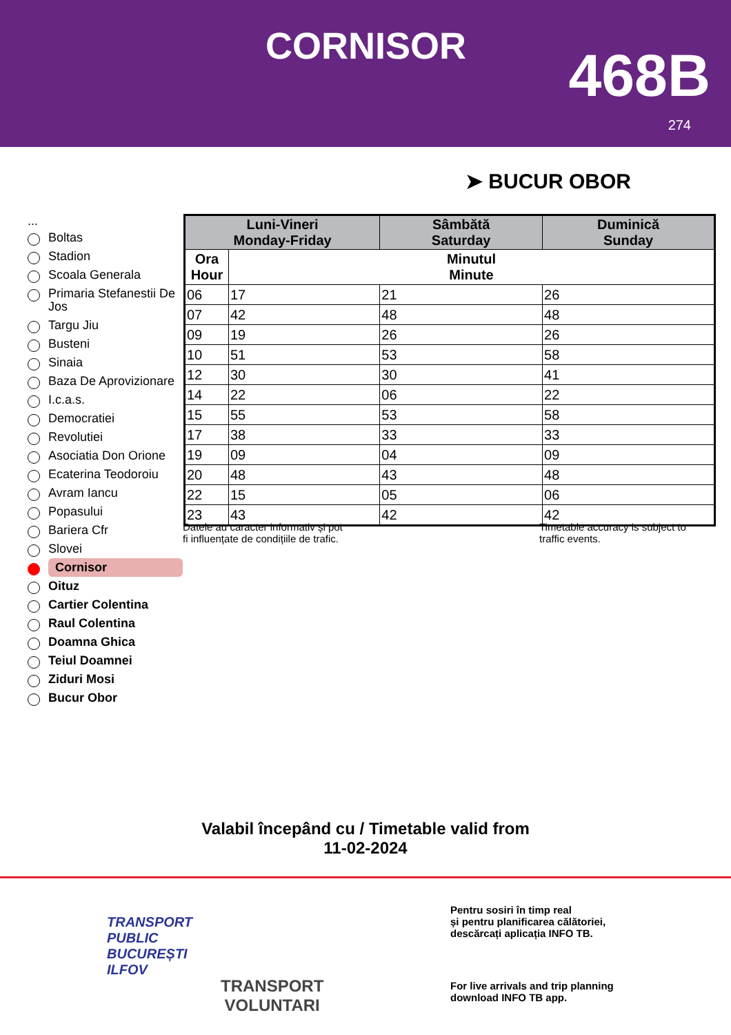CORNISOR 468B
274
➤ BUCUR OBOR
...
Boltas
Stadion
Scoala Generala
Primaria Stefanestii De Jos
Targu Jiu
Busteni
Sinaia
Baza De Aprovizionare
I.c.a.s.
Democratiei
Revolutiei
Asociatia Don Orione
Ecaterina Teodoroiu
Avram Iancu
Popasului
Bariera Cfr
Slovei
Cornisor
Oituz
Cartier Colentina
Raul Colentina
Doamna Ghica
Teiul Doamnei
Ziduri Mosi
Bucur Obor
| Luni-Vineri Monday-Friday | | Sâmbătă Saturday | Duminică Sunday |
| --- | --- | --- | --- |
| Ora Hour | Minutul Minute | | |
| 06 | 17 | 21 | 26 |
| 07 | 42 | 48 | 48 |
| 09 | 19 | 26 | 26 |
| 10 | 51 | 53 | 58 |
| 12 | 30 | 30 | 41 |
| 14 | 22 | 06 | 22 |
| 15 | 55 | 53 | 58 |
| 17 | 38 | 33 | 33 |
| 19 | 09 | 04 | 09 |
| 20 | 48 | 43 | 48 |
| 22 | 15 | 05 | 06 |
| 23 | 43 | 42 | 42 |
Datele au caracter informativ și pot
fi influențate de condițiile de trafic.
Timetable accuracy is subject to
traffic events.
Valabil începând cu / Timetable valid from
11-02-2024
TRANSPORT
PUBLIC
BUCUREȘTI
ILFOV
TRANSPORT
VOLUNTARI
Pentru sosiri în timp real
și pentru planificarea călătoriei,
descărcați aplicația INFO TB.
For live arrivals and trip planning
download INFO TB app.